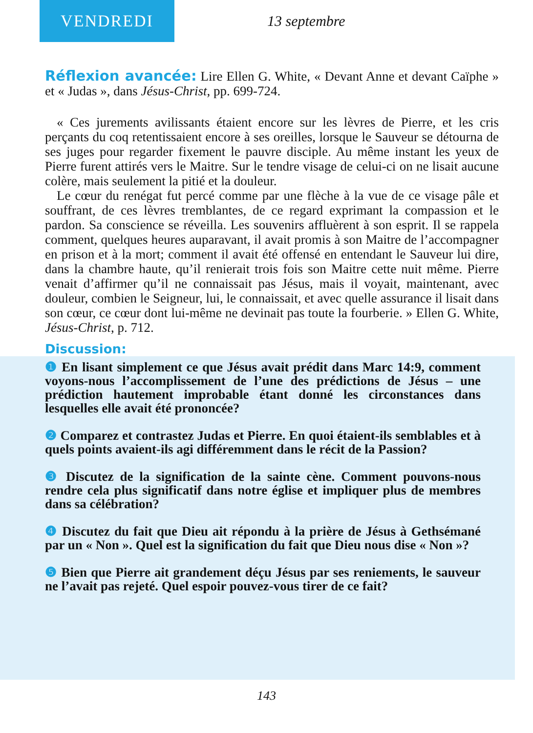VENDREDI
13 septembre
Réflexion avancée: Lire Ellen G. White, « Devant Anne et devant Caïphe » et « Judas », dans Jésus-Christ, pp. 699-724.
« Ces jurements avilissants étaient encore sur les lèvres de Pierre, et les cris perçants du coq retentissaient encore à ses oreilles, lorsque le Sauveur se détourna de ses juges pour regarder fixement le pauvre disciple. Au même instant les yeux de Pierre furent attirés vers le Maitre. Sur le tendre visage de celui-ci on ne lisait aucune colère, mais seulement la pitié et la douleur.
Le cœur du renégat fut percé comme par une flèche à la vue de ce visage pâle et souffrant, de ces lèvres tremblantes, de ce regard exprimant la compassion et le pardon. Sa conscience se réveilla. Les souvenirs affluèrent à son esprit. Il se rappela comment, quelques heures auparavant, il avait promis à son Maitre de l’accompagner en prison et à la mort; comment il avait été offensé en entendant le Sauveur lui dire, dans la chambre haute, qu’il renierait trois fois son Maitre cette nuit même. Pierre venait d’affirmer qu’il ne connaissait pas Jésus, mais il voyait, maintenant, avec douleur, combien le Seigneur, lui, le connaissait, et avec quelle assurance il lisait dans son cœur, ce cœur dont lui-même ne devinait pas toute la fourberie. » Ellen G. White, Jésus-Christ, p. 712.
Discussion:
❶ En lisant simplement ce que Jésus avait prédit dans Marc 14:9, comment voyons-nous l’accomplissement de l’une des prédictions de Jésus – une prédiction hautement improbable étant donné les circonstances dans lesquelles elle avait été prononcée?
❷ Comparez et contrastez Judas et Pierre. En quoi étaient-ils semblables et à quels points avaient-ils agi différemment dans le récit de la Passion?
❸ Discutez de la signification de la sainte cène. Comment pouvons-nous rendre cela plus significatif dans notre église et impliquer plus de membres dans sa célébration?
❹ Discutez du fait que Dieu ait répondu à la prière de Jésus à Gethsémané par un « Non ». Quel est la signification du fait que Dieu nous dise « Non »?
❺ Bien que Pierre ait grandement déçu Jésus par ses reniements, le sauveur ne l’avait pas rejeté. Quel espoir pouvez-vous tirer de ce fait?
143